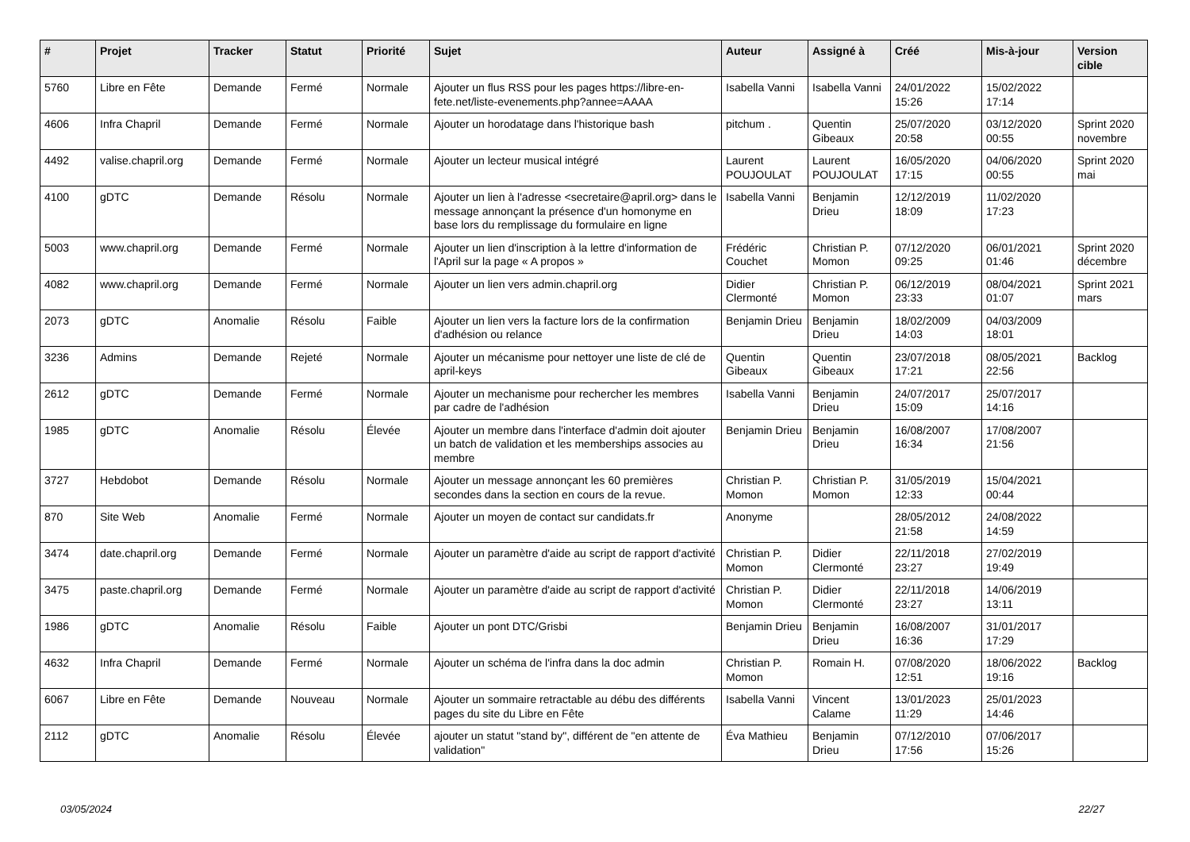| # | Projet | Tracker | Statut | Priorité | Sujet | Auteur | Assigné à | Créé | Mis-à-jour | Version cible |
| --- | --- | --- | --- | --- | --- | --- | --- | --- | --- | --- |
| 5760 | Libre en Fête | Demande | Fermé | Normale | Ajouter un flus RSS pour les pages https://libre-en-fete.net/liste-evenements.php?annee=AAAA | Isabella Vanni | Isabella Vanni | 24/01/2022 15:26 | 15/02/2022 17:14 | |
| 4606 | Infra Chapril | Demande | Fermé | Normale | Ajouter un horodatage dans l'historique bash | pitchum . | Quentin Gibeaux | 25/07/2020 20:58 | 03/12/2020 00:55 | Sprint 2020 novembre |
| 4492 | valise.chapril.org | Demande | Fermé | Normale | Ajouter un lecteur musical intégré | Laurent POUJOULAT | Laurent POUJOULAT | 16/05/2020 17:15 | 04/06/2020 00:55 | Sprint 2020 mai |
| 4100 | gDTC | Demande | Résolu | Normale | Ajouter un lien à l'adresse <secretaire@april.org> dans le message annonçant la présence d'un homonyme en base lors du remplissage du formulaire en ligne | Isabella Vanni | Benjamin Drieu | 12/12/2019 18:09 | 11/02/2020 17:23 | |
| 5003 | www.chapril.org | Demande | Fermé | Normale | Ajouter un lien d'inscription à la lettre d'information de l'April sur la page « A propos » | Frédéric Couchet | Christian P. Momon | 07/12/2020 09:25 | 06/01/2021 01:46 | Sprint 2020 décembre |
| 4082 | www.chapril.org | Demande | Fermé | Normale | Ajouter un lien vers admin.chapril.org | Didier Clermonté | Christian P. Momon | 06/12/2019 23:33 | 08/04/2021 01:07 | Sprint 2021 mars |
| 2073 | gDTC | Anomalie | Résolu | Faible | Ajouter un lien vers la facture lors de la confirmation d'adhésion ou relance | Benjamin Drieu | Benjamin Drieu | 18/02/2009 14:03 | 04/03/2009 18:01 | |
| 3236 | Admins | Demande | Rejeté | Normale | Ajouter un mécanisme pour nettoyer une liste de clé de april-keys | Quentin Gibeaux | Quentin Gibeaux | 23/07/2018 17:21 | 08/05/2021 22:56 | Backlog |
| 2612 | gDTC | Demande | Fermé | Normale | Ajouter un mechanisme pour rechercher les membres par cadre de l'adhésion | Isabella Vanni | Benjamin Drieu | 24/07/2017 15:09 | 25/07/2017 14:16 | |
| 1985 | gDTC | Anomalie | Résolu | Élevée | Ajouter un membre dans l'interface d'admin doit ajouter un batch de validation et les memberships associes au membre | Benjamin Drieu | Benjamin Drieu | 16/08/2007 16:34 | 17/08/2007 21:56 | |
| 3727 | Hebdobot | Demande | Résolu | Normale | Ajouter un message annonçant les 60 premières secondes dans la section en cours de la revue. | Christian P. Momon | Christian P. Momon | 31/05/2019 12:33 | 15/04/2021 00:44 | |
| 870 | Site Web | Anomalie | Fermé | Normale | Ajouter un moyen de contact sur candidats.fr | Anonyme | | 28/05/2012 21:58 | 24/08/2022 14:59 | |
| 3474 | date.chapril.org | Demande | Fermé | Normale | Ajouter un paramètre d'aide au script de rapport d'activité | Christian P. Momon | Didier Clermonté | 22/11/2018 23:27 | 27/02/2019 19:49 | |
| 3475 | paste.chapril.org | Demande | Fermé | Normale | Ajouter un paramètre d'aide au script de rapport d'activité | Christian P. Momon | Didier Clermonté | 22/11/2018 23:27 | 14/06/2019 13:11 | |
| 1986 | gDTC | Anomalie | Résolu | Faible | Ajouter un pont DTC/Grisbi | Benjamin Drieu | Benjamin Drieu | 16/08/2007 16:36 | 31/01/2017 17:29 | |
| 4632 | Infra Chapril | Demande | Fermé | Normale | Ajouter un schéma de l'infra dans la doc admin | Christian P. Momon | Romain H. | 07/08/2020 12:51 | 18/06/2022 19:16 | Backlog |
| 6067 | Libre en Fête | Demande | Nouveau | Normale | Ajouter un sommaire retractable au débu des différents pages du site du Libre en Fête | Isabella Vanni | Vincent Calame | 13/01/2023 11:29 | 25/01/2023 14:46 | |
| 2112 | gDTC | Anomalie | Résolu | Élevée | ajouter un statut "stand by", différent de "en attente de validation" | Éva Mathieu | Benjamin Drieu | 07/12/2010 17:56 | 07/06/2017 15:26 | |
03/05/2024 22/27